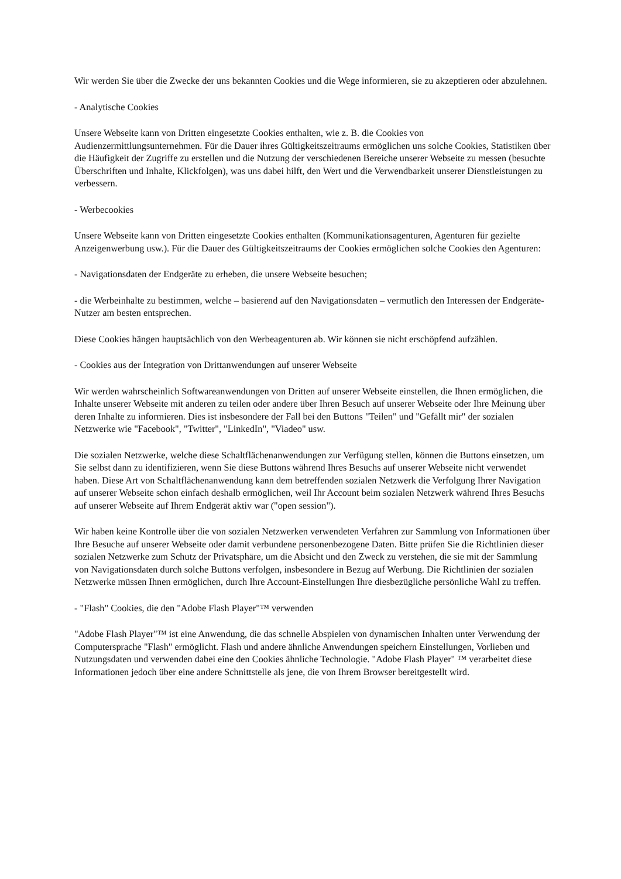Wir werden Sie über die Zwecke der uns bekannten Cookies und die Wege informieren, sie zu akzeptieren oder abzulehnen.
- Analytische Cookies
Unsere Webseite kann von Dritten eingesetzte Cookies enthalten, wie z. B. die Cookies von Audienzermittlungsunternehmen. Für die Dauer ihres Gültigkeitszeitraums ermöglichen uns solche Cookies, Statistiken über die Häufigkeit der Zugriffe zu erstellen und die Nutzung der verschiedenen Bereiche unserer Webseite zu messen (besuchte Überschriften und Inhalte, Klickfolgen), was uns dabei hilft, den Wert und die Verwendbarkeit unserer Dienstleistungen zu verbessern.
- Werbecookies
Unsere Webseite kann von Dritten eingesetzte Cookies enthalten (Kommunikationsagenturen, Agenturen für gezielte Anzeigenwerbung usw.). Für die Dauer des Gültigkeitszeitraums der Cookies ermöglichen solche Cookies den Agenturen:
- Navigationsdaten der Endgeräte zu erheben, die unsere Webseite besuchen;
- die Werbeinhalte zu bestimmen, welche – basierend auf den Navigationsdaten – vermutlich den Interessen der Endgeräte-Nutzer am besten entsprechen.
Diese Cookies hängen hauptsächlich von den Werbeagenturen ab. Wir können sie nicht erschöpfend aufzählen.
- Cookies aus der Integration von Drittanwendungen auf unserer Webseite
Wir werden wahrscheinlich Softwareanwendungen von Dritten auf unserer Webseite einstellen, die Ihnen ermöglichen, die Inhalte unserer Webseite mit anderen zu teilen oder andere über Ihren Besuch auf unserer Webseite oder Ihre Meinung über deren Inhalte zu informieren. Dies ist insbesondere der Fall bei den Buttons "Teilen" und "Gefällt mir" der sozialen Netzwerke wie "Facebook", "Twitter", "LinkedIn", "Viadeo" usw.
Die sozialen Netzwerke, welche diese Schaltflächenanwendungen zur Verfügung stellen, können die Buttons einsetzen, um Sie selbst dann zu identifizieren, wenn Sie diese Buttons während Ihres Besuchs auf unserer Webseite nicht verwendet haben. Diese Art von Schaltflächenanwendung kann dem betreffenden sozialen Netzwerk die Verfolgung Ihrer Navigation auf unserer Webseite schon einfach deshalb ermöglichen, weil Ihr Account beim sozialen Netzwerk während Ihres Besuchs auf unserer Webseite auf Ihrem Endgerät aktiv war ("open session").
Wir haben keine Kontrolle über die von sozialen Netzwerken verwendeten Verfahren zur Sammlung von Informationen über Ihre Besuche auf unserer Webseite oder damit verbundene personenbezogene Daten. Bitte prüfen Sie die Richtlinien dieser sozialen Netzwerke zum Schutz der Privatsphäre, um die Absicht und den Zweck zu verstehen, die sie mit der Sammlung von Navigationsdaten durch solche Buttons verfolgen, insbesondere in Bezug auf Werbung. Die Richtlinien der sozialen Netzwerke müssen Ihnen ermöglichen, durch Ihre Account-Einstellungen Ihre diesbezügliche persönliche Wahl zu treffen.
- "Flash" Cookies, die den "Adobe Flash Player"™ verwenden
"Adobe Flash Player"™ ist eine Anwendung, die das schnelle Abspielen von dynamischen Inhalten unter Verwendung der Computersprache "Flash" ermöglicht. Flash und andere ähnliche Anwendungen speichern Einstellungen, Vorlieben und Nutzungsdaten und verwenden dabei eine den Cookies ähnliche Technologie. "Adobe Flash Player" ™ verarbeitet diese Informationen jedoch über eine andere Schnittstelle als jene, die von Ihrem Browser bereitgestellt wird.